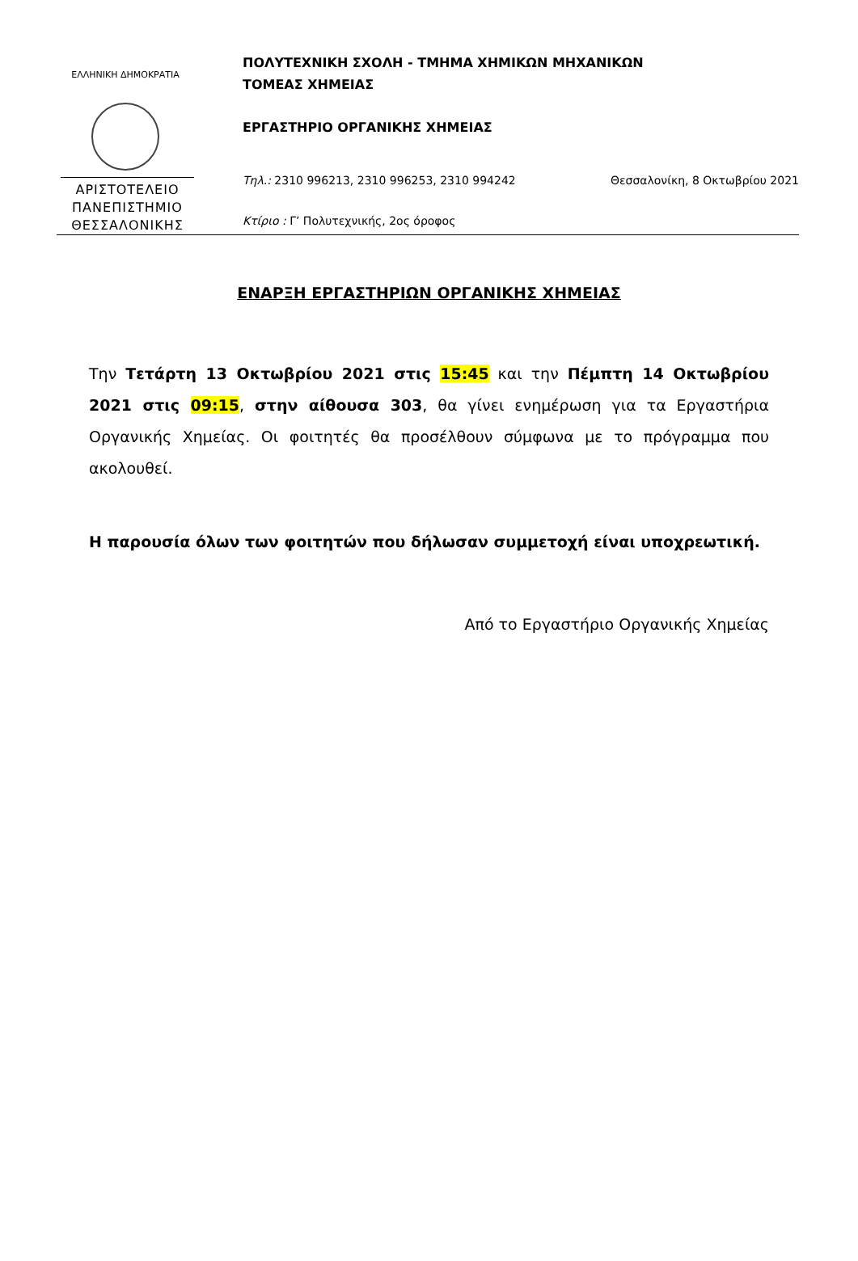ΕΛΛΗΝΙΚΗ ΔΗΜΟΚΡΑΤΙΑ
ΑΡΙΣΤΟΤΕΛΕΙΟ
ΠΑΝΕΠΙΣΤΗΜΙΟ
ΘΕΣΣΑΛΟΝΙΚΗΣ
ΠΟΛΥΤΕΧΝΙΚΗ ΣΧΟΛΗ - ΤΜΗΜΑ ΧΗΜΙΚΩΝ ΜΗΧΑΝΙΚΩΝ
ΤΟΜΕΑΣ ΧΗΜΕΙΑΣ
ΕΡΓΑΣΤΗΡΙΟ ΟΡΓΑΝΙΚΗΣ ΧΗΜΕΙΑΣ
Τηλ.: 2310 996213, 2310 996253, 2310 994242 Θεσσαλονίκη, 8 Οκτωβρίου 2021
Κτίριο : Γ’ Πολυτεχνικής, 2ος όροφος
ΕΝΑΡΞΗ ΕΡΓΑΣΤΗΡΙΩΝ ΟΡΓΑΝΙΚΗΣ ΧΗΜΕΙΑΣ
Την Τετάρτη 13 Οκτωβρίου 2021 στις 15:45 και την Πέμπτη 14 Οκτωβρίου 2021 στις 09:15, στην αίθουσα 303, θα γίνει ενημέρωση για τα Εργαστήρια Οργανικής Χημείας. Οι φοιτητές θα προσέλθουν σύμφωνα με το πρόγραμμα που ακολουθεί.
Η παρουσία όλων των φοιτητών που δήλωσαν συμμετοχή είναι υποχρεωτική.
Από το Εργαστήριο Οργανικής Χημείας